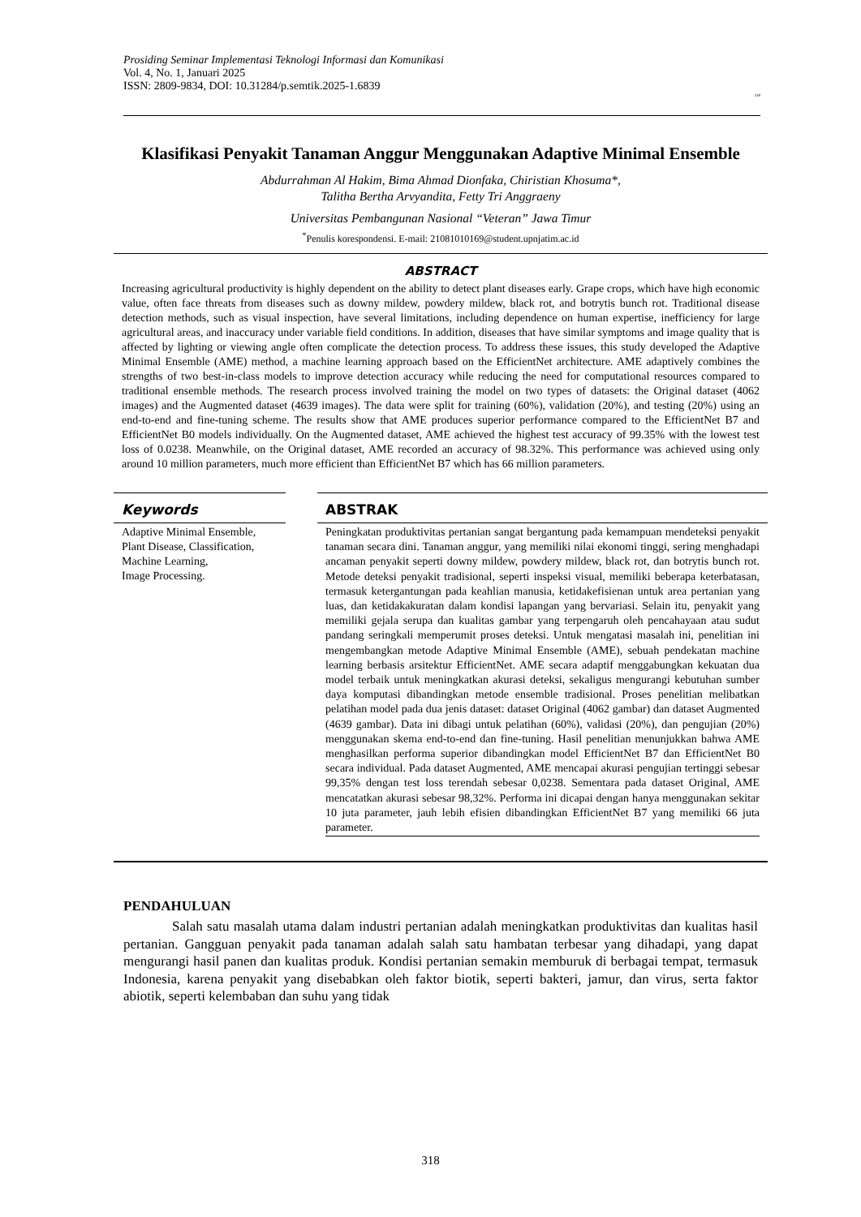Prosiding Seminar Implementasi Teknologi Informasi dan Komunikasi
Vol. 4, No. 1, Januari 2025
ISSN: 2809-9834, DOI: 10.31284/p.semtik.2025-1.6839
318
Klasifikasi Penyakit Tanaman Anggur Menggunakan Adaptive Minimal Ensemble
Abdurrahman Al Hakim, Bima Ahmad Dionfaka, Chiristian Khosuma*,
Talitha Bertha Arvyandita, Fetty Tri Anggraeny
Universitas Pembangunan Nasional “Veteran” Jawa Timur
<sup>*</sup> Penulis korespondensi. E-mail: 21081010169@student.upnjatim.ac.id
ABSTRACT
Increasing agricultural productivity is highly dependent on the ability to detect plant diseases early. Grape crops, which have high economic value, often face threats from diseases such as downy mildew, powdery mildew, black rot, and botrytis bunch rot. Traditional disease detection methods, such as visual inspection, have several limitations, including dependence on human expertise, inefficiency for large agricultural areas, and inaccuracy under variable field conditions. In addition, diseases that have similar symptoms and image quality that is affected by lighting or viewing angle often complicate the detection process. To address these issues, this study developed the Adaptive Minimal Ensemble (AME) method, a machine learning approach based on the EfficientNet architecture. AME adaptively combines the strengths of two best-in-class models to improve detection accuracy while reducing the need for computational resources compared to traditional ensemble methods. The research process involved training the model on two types of datasets: the Original dataset (4062 images) and the Augmented dataset (4639 images). The data were split for training (60%), validation (20%), and testing (20%) using an end-to-end and fine-tuning scheme. The results show that AME produces superior performance compared to the EfficientNet B7 and EfficientNet B0 models individually. On the Augmented dataset, AME achieved the highest test accuracy of 99.35% with the lowest test loss of 0.0238. Meanwhile, on the Original dataset, AME recorded an accuracy of 98.32%. This performance was achieved using only around 10 million parameters, much more efficient than EfficientNet B7 which has 66 million parameters.
Keywords
Adaptive Minimal Ensemble,
Plant Disease, Classification,
Machine Learning,
Image Processing.
ABSTRAK
Peningkatan produktivitas pertanian sangat bergantung pada kemampuan mendeteksi penyakit tanaman secara dini. Tanaman anggur, yang memiliki nilai ekonomi tinggi, sering menghadapi ancaman penyakit seperti downy mildew, powdery mildew, black rot, dan botrytis bunch rot. Metode deteksi penyakit tradisional, seperti inspeksi visual, memiliki beberapa keterbatasan, termasuk ketergantungan pada keahlian manusia, ketidakefisienan untuk area pertanian yang luas, dan ketidakakuratan dalam kondisi lapangan yang bervariasi. Selain itu, penyakit yang memiliki gejala serupa dan kualitas gambar yang terpengaruh oleh pencahayaan atau sudut pandang seringkali memperumit proses deteksi. Untuk mengatasi masalah ini, penelitian ini mengembangkan metode Adaptive Minimal Ensemble (AME), sebuah pendekatan machine learning berbasis arsitektur EfficientNet. AME secara adaptif menggabungkan kekuatan dua model terbaik untuk meningkatkan akurasi deteksi, sekaligus mengurangi kebutuhan sumber daya komputasi dibandingkan metode ensemble tradisional. Proses penelitian melibatkan pelatihan model pada dua jenis dataset: dataset Original (4062 gambar) dan dataset Augmented (4639 gambar). Data ini dibagi untuk pelatihan (60%), validasi (20%), dan pengujian (20%) menggunakan skema end-to-end dan fine-tuning. Hasil penelitian menunjukkan bahwa AME menghasilkan performa superior dibandingkan model EfficientNet B7 dan EfficientNet B0 secara individual. Pada dataset Augmented, AME mencapai akurasi pengujian tertinggi sebesar 99,35% dengan test loss terendah sebesar 0,0238. Sementara pada dataset Original, AME mencatatkan akurasi sebesar 98,32%. Performa ini dicapai dengan hanya menggunakan sekitar 10 juta parameter, jauh lebih efisien dibandingkan EfficientNet B7 yang memiliki 66 juta parameter.
PENDAHULUAN
Salah satu masalah utama dalam industri pertanian adalah meningkatkan produktivitas dan kualitas hasil pertanian. Gangguan penyakit pada tanaman adalah salah satu hambatan terbesar yang dihadapi, yang dapat mengurangi hasil panen dan kualitas produk. Kondisi pertanian semakin memburuk di berbagai tempat, termasuk Indonesia, karena penyakit yang disebabkan oleh faktor biotik, seperti bakteri, jamur, dan virus, serta faktor abiotik, seperti kelembaban dan suhu yang tidak
318